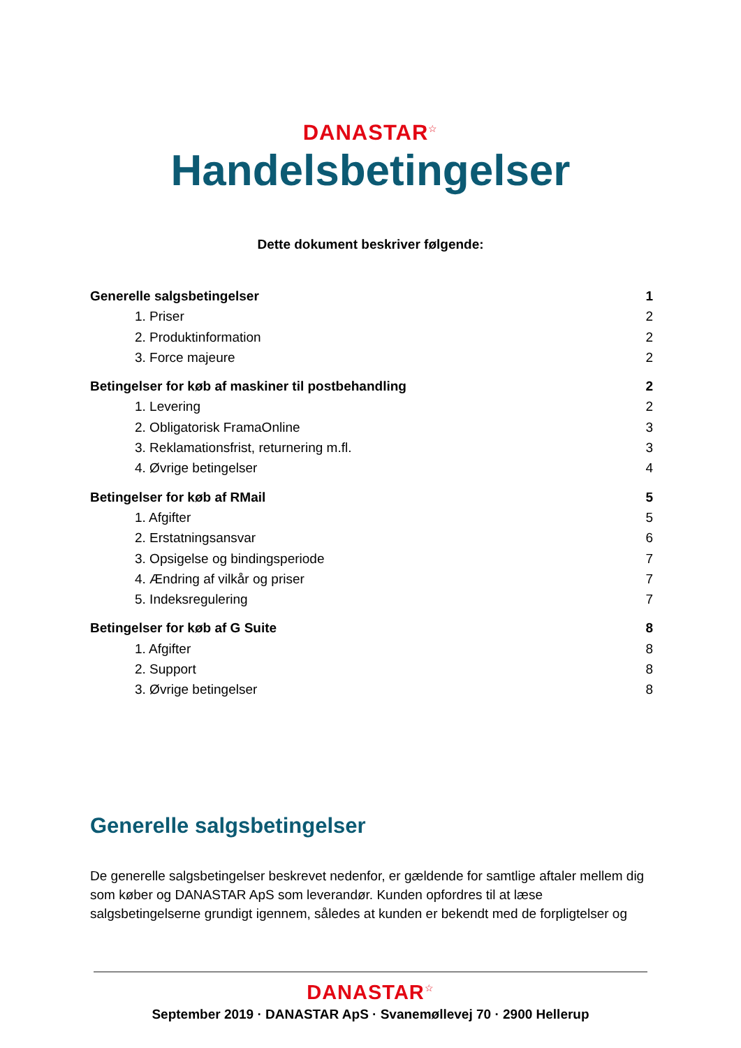DANASTAR<sup>☆</sup>
Handelsbetingelser
Dette dokument beskriver følgende:
Generelle salgsbetingelser 1
1. Priser 2
2. Produktinformation 2
3. Force majeure 2
Betingelser for køb af maskiner til postbehandling 2
1. Levering 2
2. Obligatorisk FramaOnline 3
3. Reklamationsfrist, returnering m.fl. 3
4. Øvrige betingelser 4
Betingelser for køb af RMail 5
1. Afgifter 5
2. Erstatningsansvar 6
3. Opsigelse og bindingsperiode 7
4. Ændring af vilkår og priser 7
5. Indeksregulering 7
Betingelser for køb af G Suite 8
1. Afgifter 8
2. Support 8
3. Øvrige betingelser 8
Generelle salgsbetingelser
De generelle salgsbetingelser beskrevet nedenfor, er gældende for samtlige aftaler mellem dig som køber og DANASTAR ApS som leverandør. Kunden opfordres til at læse salgsbetingelserne grundigt igennem, således at kunden er bekendt med de forpligtelser og
DANASTAR<sup>☆</sup>
September 2019 · DANASTAR ApS · Svanemøllevej 70 · 2900 Hellerup